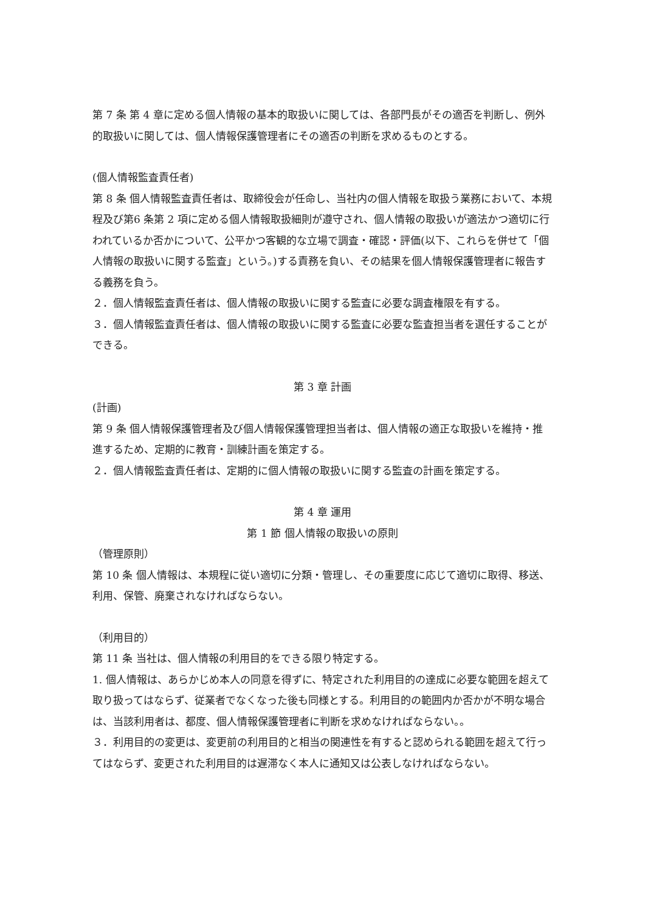第 7 条 第 4 章に定める個人情報の基本的取扱いに関しては、各部門長がその適否を判断し、例外的取扱いに関しては、個人情報保護管理者にその適否の判断を求めるものとする。
(個人情報監査責任者)
第 8 条 個人情報監査責任者は、取締役会が任命し、当社内の個人情報を取扱う業務において、本規程及び第6 条第 2 項に定める個人情報取扱細則が遵守され、個人情報の取扱いが適法かつ適切に行われているか否かについて、公平かつ客観的な立場で調査・確認・評価(以下、これらを併せて「個人情報の取扱いに関する監査」という。)する責務を負い、その結果を個人情報保護管理者に報告する義務を負う。
２．個人情報監査責任者は、個人情報の取扱いに関する監査に必要な調査権限を有する。
３．個人情報監査責任者は、個人情報の取扱いに関する監査に必要な監査担当者を選任することができる。
第 3 章 計画
(計画)
第 9 条 個人情報保護管理者及び個人情報保護管理担当者は、個人情報の適正な取扱いを維持・推進するため、定期的に教育・訓練計画を策定する。
２．個人情報監査責任者は、定期的に個人情報の取扱いに関する監査の計画を策定する。
第 4 章 運用
第 1 節 個人情報の取扱いの原則
（管理原則）
第 10 条 個人情報は、本規程に従い適切に分類・管理し、その重要度に応じて適切に取得、移送、利用、保管、廃棄されなければならない。
（利用目的）
第 11 条 当社は、個人情報の利用目的をできる限り特定する。
1. 個人情報は、あらかじめ本人の同意を得ずに、特定された利用目的の達成に必要な範囲を超えて取り扱ってはならず、従業者でなくなった後も同様とする。利用目的の範囲内か否かが不明な場合は、当該利用者は、都度、個人情報保護管理者に判断を求めなければならない。。
３．利用目的の変更は、変更前の利用目的と相当の関連性を有すると認められる範囲を超えて行ってはならず、変更された利用目的は遅滞なく本人に通知又は公表しなければならない。